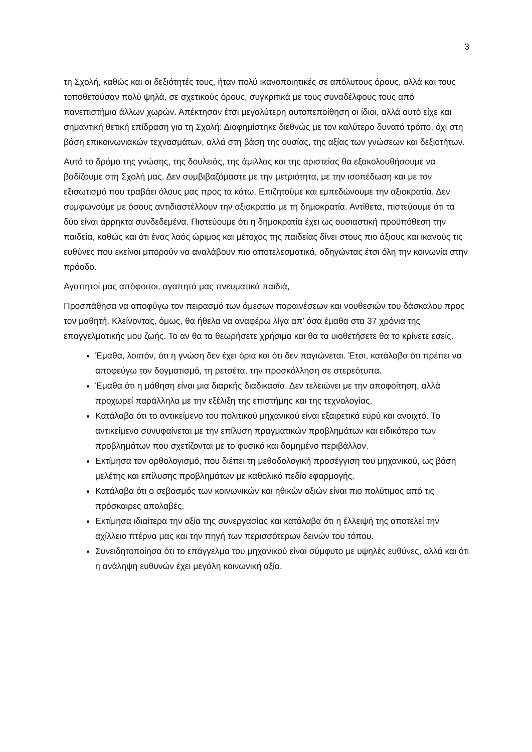3
τη Σχολή, καθώς και οι δεξιότητές τους, ήταν πολύ ικανοποιητικές σε απόλυτους όρους, αλλά και τους τοποθετούσαν πολύ ψηλά, σε σχετικούς όρους, συγκριτικά με τους συναδέλφους τους από πανεπιστήμια άλλων χωρών. Απέκτησαν έτσι μεγαλύτερη αυτοπεποίθηση οι ίδιοι, αλλά αυτό είχε και σημαντική θετική επίδραση για τη Σχολή: Διαφημίστηκε διεθνώς με τον καλύτερο δυνατό τρόπο, όχι στη βάση επικοινωνιακών τεχνασμάτων, αλλά στη βάση της ουσίας, της αξίας των γνώσεων και δεξιοτήτων.
Αυτό το δρόμο της γνώσης, της δουλειάς, της άμιλλας και της αριστείας θα εξακολουθήσουμε να βαδίζουμε στη Σχολή μας. Δεν συμβιβαζόμαστε με την μετριότητα, με την ισοπέδωση και με τον εξισωτισμό που τραβάει όλους μας προς τα κάτω. Επιζητούμε και εμπεδώνουμε την αξιοκρατία. Δεν συμφωνούμε με όσους αντιδιαστέλλουν την αξιοκρατία με τη δημοκρατία. Αντίθετα, πιστεύουμε ότι τα δύο είναι άρρηκτα συνδεδεμένα. Πιστεύουμε ότι η δημοκρατία έχει ως ουσιαστική προϋπόθεση την παιδεία, καθώς και ότι ένας λαός ώριμος και μέτοχος της παιδείας δίνει στους πιο άξιους και ικανούς τις ευθύνες που εκείνοι μπορούν να αναλάβουν πιο αποτελεσματικά, οδηγώντας έτσι όλη την κοινωνία στην πρόοδο.
Αγαπητοί μας απόφοιτοι, αγαπητά μας πνευματικά παιδιά,
Προσπάθησα να αποφύγω τον πειρασμό των άμεσων παραινέσεων και νουθεσιών του δάσκαλου προς τον μαθητή. Κλείνοντας, όμως, θα ήθελα να αναφέρω λίγα απ’ όσα έμαθα στα 37 χρόνια της επαγγελματικής μου ζωής. Το αν θα τα θεωρήσετε χρήσιμα και θα τα υιοθετήσετε θα το κρίνετε εσείς.
Έμαθα, λοιπόν, ότι η γνώση δεν έχει όρια και ότι δεν παγιώνεται. Έτσι, κατάλαβα ότι πρέπει να αποφεύγω τον δογματισμό, τη ρετσέτα, την προσκόλληση σε στερεότυπα.
Έμαθα ότι η μάθηση είναι μια διαρκής διαδικασία. Δεν τελειώνει με την αποφοίτηση, αλλά προχωρεί παράλληλα με την εξέλιξη της επιστήμης και της τεχνολογίας.
Κατάλαβα ότι το αντικείμενο του πολιτικού μηχανικού είναι εξαιρετικά ευρύ και ανοιχτό. Το αντικείμενο συνυφαίνεται με την επίλυση πραγματικών προβλημάτων και ειδικότερα των προβλημάτων που σχετίζονται με το φυσικό και δομημένο περιβάλλον.
Εκτίμησα τον ορθολογισμό, που διέπει τη μεθοδολογική προσέγγιση του μηχανικού, ως βάση μελέτης και επίλυσης προβλημάτων με καθολικό πεδίο εφαρμογής.
Κατάλαβα ότι ο σεβασμός των κοινωνικών και ηθικών αξιών είναι πιο πολύτιμος από τις πρόσκαιρες απολαβές.
Εκτίμησα ιδιαίτερα την αξία της συνεργασίας και κατάλαβα ότι η έλλειψή της αποτελεί την αχίλλειο πτέρνα μας και την πηγή των περισσότερων δεινών του τόπου.
Συνειδητοποίησα ότι το επάγγελμα του μηχανικού είναι σύμφυτο με υψηλές ευθύνες, αλλά και ότι η ανάληψη ευθυνών έχει μεγάλη κοινωνική αξία.